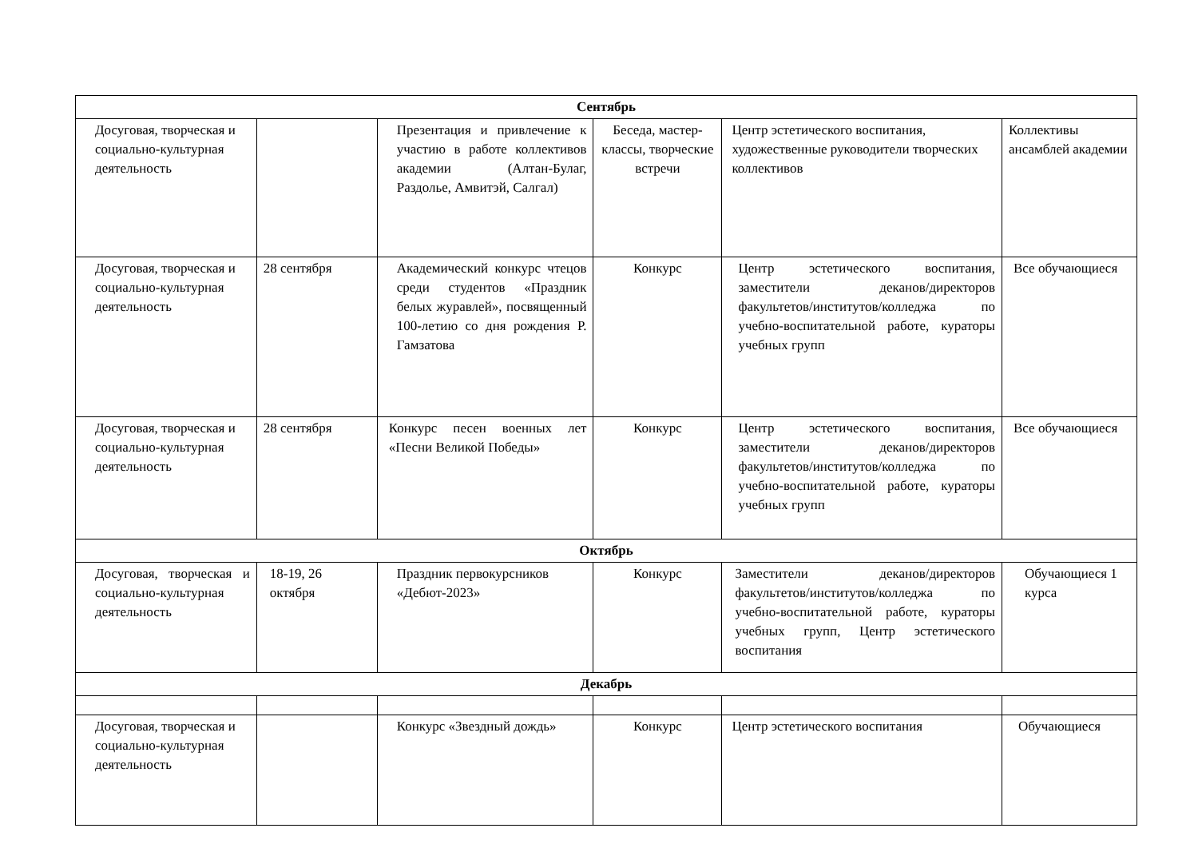| Сентябрь | | | | | |
| Досуговая, творческая и социально-культурная деятельность | | Презентация и привлечение к участию в работе коллективов академии (Алтан-Булаг, Раздолье, Амвитэй, Салгал) | Беседа, мастер-классы, творческие встречи | Центр эстетического воспитания, художественные руководители творческих коллективов | Коллективы ансамблей академии |
| Досуговая, творческая и социально-культурная деятельность | 28 сентября | Академический конкурс чтецов среди студентов «Праздник белых журавлей», посвященный 100-летию со дня рождения Р. Гамзатова | Конкурс | Центр эстетического воспитания, заместители деканов/директоров факультетов/институтов/колледжа по учебно-воспитательной работе, кураторы учебных групп | Все обучающиеся |
| Досуговая, творческая и социально-культурная деятельность | 28 сентября | Конкурс песен военных лет «Песни Великой Победы» | Конкурс | Центр эстетического воспитания, заместители деканов/директоров факультетов/институтов/колледжа по учебно-воспитательной работе, кураторы учебных групп | Все обучающиеся |
| Октябрь | | | | | |
| Досуговая, творческая и социально-культурная деятельность | 18-19, 26 октября | Праздник первокурсников «Дебют-2023» | Конкурс | Заместители деканов/директоров факультетов/институтов/колледжа по учебно-воспитательной работе, кураторы учебных групп, Центр эстетического воспитания | Обучающиеся 1 курса |
| Декабрь | | | | | |
| Досуговая, творческая и социально-культурная деятельность | | Конкурс «Звездный дождь» | Конкурс | Центр эстетического воспитания | Обучающиеся |